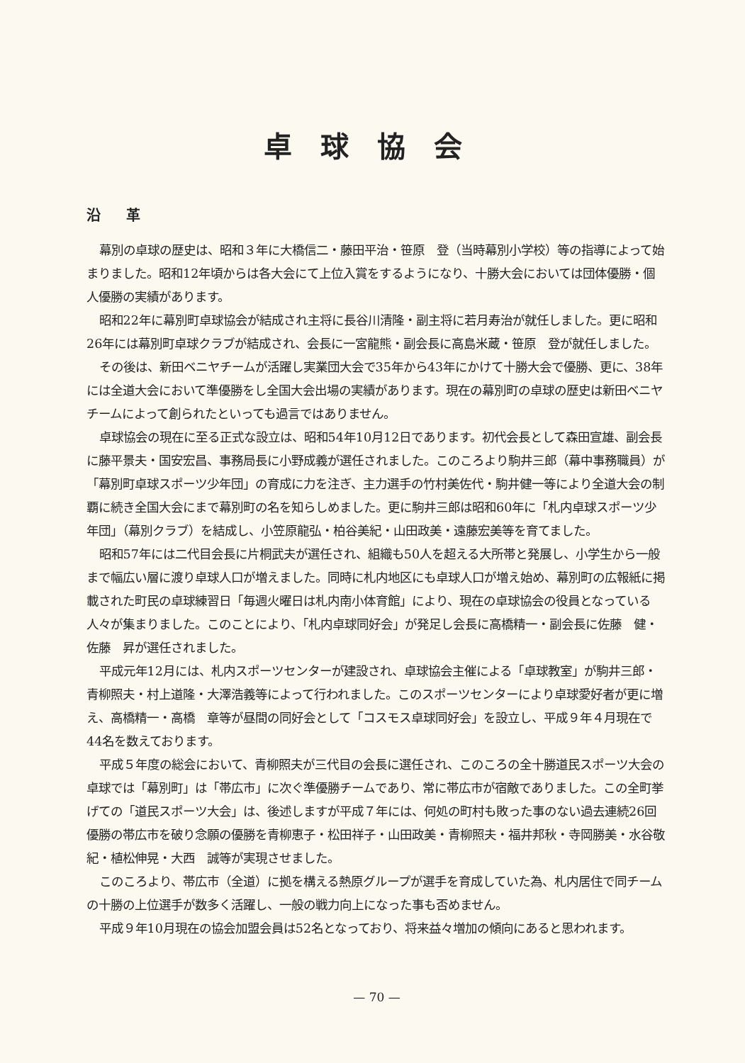卓球協会
沿革
幕別の卓球の歴史は、昭和３年に大橋信二・藤田平治・笹原　登（当時幕別小学校）等の指導によって始まりました。昭和12年頃からは各大会にて上位入賞をするようになり、十勝大会においては団体優勝・個人優勝の実績があります。
昭和22年に幕別町卓球協会が結成され主将に長谷川清隆・副主将に若月寿治が就任しました。更に昭和26年には幕別町卓球クラブが結成され、会長に一宮龍熊・副会長に高島米蔵・笹原　登が就任しました。
その後は、新田ベニヤチームが活躍し実業団大会で35年から43年にかけて十勝大会で優勝、更に、38年には全道大会において準優勝をし全国大会出場の実績があります。現在の幕別町の卓球の歴史は新田ベニヤチームによって創られたといっても過言ではありません。
卓球協会の現在に至る正式な設立は、昭和54年10月12日であります。初代会長として森田宣雄、副会長に藤平景夫・国安宏昌、事務局長に小野成義が選任されました。このころより駒井三郎（幕中事務職員）が「幕別町卓球スポーツ少年団」の育成に力を注ぎ、主力選手の竹村美佐代・駒井健一等により全道大会の制覇に続き全国大会にまで幕別町の名を知らしめました。更に駒井三郎は昭和60年に「札内卓球スポーツ少年団」（幕別クラブ）を結成し、小笠原龍弘・柏谷美紀・山田政美・遠藤宏美等を育てました。
昭和57年には二代目会長に片桐武夫が選任され、組織も50人を超える大所帯と発展し、小学生から一般まで幅広い層に渡り卓球人口が増えました。同時に札内地区にも卓球人口が増え始め、幕別町の広報紙に掲載された町民の卓球練習日「毎週火曜日は札内南小体育館」により、現在の卓球協会の役員となっている人々が集まりました。このことにより、「札内卓球同好会」が発足し会長に高橋精一・副会長に佐藤　健・佐藤　昇が選任されました。
平成元年12月には、札内スポーツセンターが建設され、卓球協会主催による「卓球教室」が駒井三郎・青柳照夫・村上道隆・大澤浩義等によって行われました。このスポーツセンターにより卓球愛好者が更に増え、高橋精一・高橋　章等が昼間の同好会として「コスモス卓球同好会」を設立し、平成９年４月現在で44名を数えております。
平成５年度の総会において、青柳照夫が三代目の会長に選任され、このころの全十勝道民スポーツ大会の卓球では「幕別町」は「帯広市」に次ぐ準優勝チームであり、常に帯広市が宿敵でありました。この全町挙げての「道民スポーツ大会」は、後述しますが平成７年には、何処の町村も敗った事のない過去連続26回優勝の帯広市を破り念願の優勝を青柳恵子・松田祥子・山田政美・青柳照夫・福井邦秋・寺岡勝美・水谷敬紀・植松伸晃・大西　誠等が実現させました。
このころより、帯広市（全道）に拠を構える熱原グループが選手を育成していた為、札内居住で同チームの十勝の上位選手が数多く活躍し、一般の戦力向上になった事も否めません。
平成９年10月現在の協会加盟会員は52名となっており、将来益々増加の傾向にあると思われます。
— 70 —